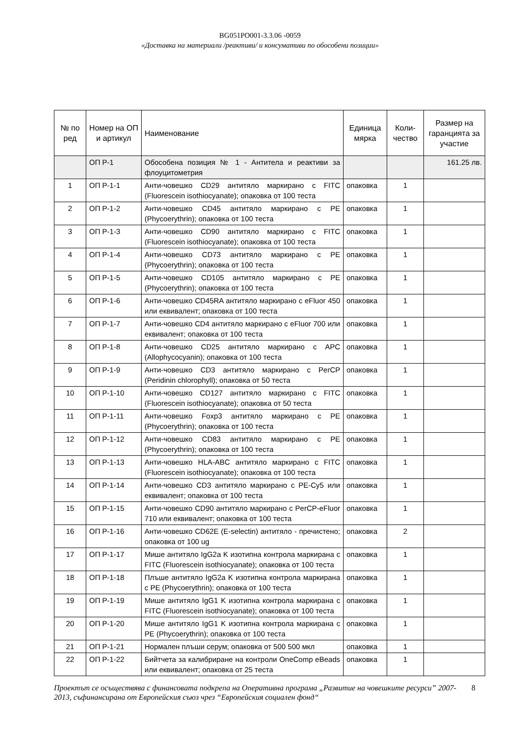BG051PO001-3.3.06 -0059
«Доставка на материали /реактиви/ и консумативи по обособени позиции»
| № по ред | Номер на ОП и артикул | Наименование | Единица мярка | Коли-чество | Размер на гаранцията за участие |
| --- | --- | --- | --- | --- | --- |
| | ОП Р-1 | Обособена позиция № 1 - Антитела и реактиви за флоуцитометрия | | | 161.25 лв. |
| 1 | ОП Р-1-1 | Анти-човешко CD29 антитяло маркирано с FITC (Fluorescein isothiocyanate); опаковка от 100 теста | опаковка | 1 | |
| 2 | ОП Р-1-2 | Анти-човешко CD45 антитяло маркирано с PE (Phycoerythrin); опаковка от 100 теста | опаковка | 1 | |
| 3 | ОП Р-1-3 | Анти-човешко CD90 антитяло маркирано с FITC (Fluorescein isothiocyanate); опаковка от 100 теста | опаковка | 1 | |
| 4 | ОП Р-1-4 | Анти-човешко CD73 антитяло маркирано с PE (Phycoerythrin); опаковка от 100 теста | опаковка | 1 | |
| 5 | ОП Р-1-5 | Анти-човешко CD105 антитяло маркирано с PE (Phycoerythrin); опаковка от 100 теста | опаковка | 1 | |
| 6 | ОП Р-1-6 | Анти-човешко CD45RA антитяло маркирано с eFluor 450 или еквивалент; опаковка от 100 теста | опаковка | 1 | |
| 7 | ОП Р-1-7 | Анти-човешко CD4 антитяло маркирано с eFluor 700 или еквивалент; опаковка от 100 теста | опаковка | 1 | |
| 8 | ОП Р-1-8 | Анти-човешко CD25 антитяло маркирано с APC (Allophycocyanin); опаковка от 100 теста | опаковка | 1 | |
| 9 | ОП Р-1-9 | Анти-човешко CD3 антитяло маркирано с PerCP (Peridinin chlorophyll); опаковка от 50 теста | опаковка | 1 | |
| 10 | ОП Р-1-10 | Анти-човешко CD127 антитяло маркирано с FITC (Fluorescein isothiocyanate); опаковка от 50 теста | опаковка | 1 | |
| 11 | ОП Р-1-11 | Анти-човешко Foxp3 антитяло маркирано с PE (Phycoerythrin); опаковка от 100 теста | опаковка | 1 | |
| 12 | ОП Р-1-12 | Анти-човешко CD83 антитяло маркирано с PE (Phycoerythrin); опаковка от 100 теста | опаковка | 1 | |
| 13 | ОП Р-1-13 | Анти-човешко HLA-ABC антитяло маркирано с FITC (Fluorescein isothiocyanate); опаковка от 100 теста | опаковка | 1 | |
| 14 | ОП Р-1-14 | Анти-човешко CD3 антитяло маркирано с PE-Cy5 или еквивалент; опаковка от 100 теста | опаковка | 1 | |
| 15 | ОП Р-1-15 | Анти-човешко CD90 антитяло маркирано с PerCP-eFluor 710 или еквивалент; опаковка от 100 теста | опаковка | 1 | |
| 16 | ОП Р-1-16 | Анти-човешко CD62E (E-selectin) антитяло - пречистено; опаковка от 100 ug | опаковка | 2 | |
| 17 | ОП Р-1-17 | Мише антитяло IgG2a K изотипна контрола маркирана с FITC (Fluorescein isothiocyanate); опаковка от 100 теста | опаковка | 1 | |
| 18 | ОП Р-1-18 | Плъше антитяло IgG2a K изотипна контрола маркирана с PE (Phycoerythrin); опаковка от 100 теста | опаковка | 1 | |
| 19 | ОП Р-1-19 | Мише антитяло IgG1 K изотипна контрола маркирана с FITC (Fluorescein isothiocyanate); опаковка от 100 теста | опаковка | 1 | |
| 20 | ОП Р-1-20 | Мише антитяло IgG1 K изотипна контрола маркирана с PE (Phycoerythrin); опаковка от 100 теста | опаковка | 1 | |
| 21 | ОП Р-1-21 | Нормален плъши серум; опаковка от 500 500 мкл | опаковка | 1 | |
| 22 | ОП Р-1-22 | Бийтчета за калибриране на контроли OneComp eBeads или еквивалент; опаковка от 25 теста | опаковка | 1 | |
Проектът се осъществява с финансовата подкрепа на Оперативна програма „Развитие на човешките ресурси” 2007-2013, съфинансирана от Европейския съюз чрез “Европейския социален фонд“
8